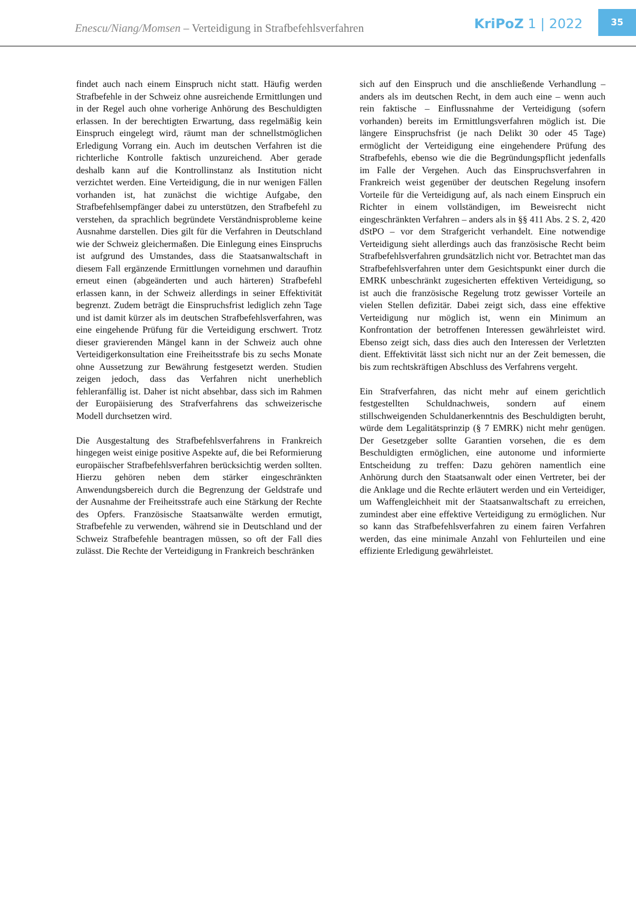Enescu/Niang/Momsen – Verteidigung in Strafbefehlsverfahren
KriPoZ 1 | 2022
35
findet auch nach einem Einspruch nicht statt. Häufig werden Strafbefehle in der Schweiz ohne ausreichende Ermittlungen und in der Regel auch ohne vorherige Anhörung des Beschuldigten erlassen. In der berechtigten Erwartung, dass regelmäßig kein Einspruch eingelegt wird, räumt man der schnellstmöglichen Erledigung Vorrang ein. Auch im deutschen Verfahren ist die richterliche Kontrolle faktisch unzureichend. Aber gerade deshalb kann auf die Kontrollinstanz als Institution nicht verzichtet werden. Eine Verteidigung, die in nur wenigen Fällen vorhanden ist, hat zunächst die wichtige Aufgabe, den Strafbefehlsempfänger dabei zu unterstützen, den Strafbefehl zu verstehen, da sprachlich begründete Verständnisprobleme keine Ausnahme darstellen. Dies gilt für die Verfahren in Deutschland wie der Schweiz gleichermaßen. Die Einlegung eines Einspruchs ist aufgrund des Umstandes, dass die Staatsanwaltschaft in diesem Fall ergänzende Ermittlungen vornehmen und daraufhin erneut einen (abgeänderten und auch härteren) Strafbefehl erlassen kann, in der Schweiz allerdings in seiner Effektivität begrenzt. Zudem beträgt die Einspruchsfrist lediglich zehn Tage und ist damit kürzer als im deutschen Strafbefehlsverfahren, was eine eingehende Prüfung für die Verteidigung erschwert. Trotz dieser gravierenden Mängel kann in der Schweiz auch ohne Verteidigerkonsultation eine Freiheitsstrafe bis zu sechs Monate ohne Aussetzung zur Bewährung festgesetzt werden. Studien zeigen jedoch, dass das Verfahren nicht unerheblich fehleranfällig ist. Daher ist nicht absehbar, dass sich im Rahmen der Europäisierung des Strafverfahrens das schweizerische Modell durchsetzen wird.
Die Ausgestaltung des Strafbefehlsverfahrens in Frankreich hingegen weist einige positive Aspekte auf, die bei Reformierung europäischer Strafbefehlsverfahren berücksichtig werden sollten. Hierzu gehören neben dem stärker eingeschränkten Anwendungsbereich durch die Begrenzung der Geldstrafe und der Ausnahme der Freiheitsstrafe auch eine Stärkung der Rechte des Opfers. Französische Staatsanwälte werden ermutigt, Strafbefehle zu verwenden, während sie in Deutschland und der Schweiz Strafbefehle beantragen müssen, so oft der Fall dies zulässt. Die Rechte der Verteidigung in Frankreich beschränken
sich auf den Einspruch und die anschließende Verhandlung – anders als im deutschen Recht, in dem auch eine – wenn auch rein faktische – Einflussnahme der Verteidigung (sofern vorhanden) bereits im Ermittlungsverfahren möglich ist. Die längere Einspruchsfrist (je nach Delikt 30 oder 45 Tage) ermöglicht der Verteidigung eine eingehendere Prüfung des Strafbefehls, ebenso wie die die Begründungspflicht jedenfalls im Falle der Vergehen. Auch das Einspruchsverfahren in Frankreich weist gegenüber der deutschen Regelung insofern Vorteile für die Verteidigung auf, als nach einem Einspruch ein Richter in einem vollständigen, im Beweisrecht nicht eingeschränkten Verfahren – anders als in §§ 411 Abs. 2 S. 2, 420 dStPO – vor dem Strafgericht verhandelt. Eine notwendige Verteidigung sieht allerdings auch das französische Recht beim Strafbefehlsverfahren grundsätzlich nicht vor. Betrachtet man das Strafbefehlsverfahren unter dem Gesichtspunkt einer durch die EMRK unbeschränkt zugesicherten effektiven Verteidigung, so ist auch die französische Regelung trotz gewisser Vorteile an vielen Stellen defizitär. Dabei zeigt sich, dass eine effektive Verteidigung nur möglich ist, wenn ein Minimum an Konfrontation der betroffenen Interessen gewährleistet wird. Ebenso zeigt sich, dass dies auch den Interessen der Verletzten dient. Effektivität lässt sich nicht nur an der Zeit bemessen, die bis zum rechtskräftigen Abschluss des Verfahrens vergeht.
Ein Strafverfahren, das nicht mehr auf einem gerichtlich festgestellten Schuldnachweis, sondern auf einem stillschweigenden Schuldanerkenntnis des Beschuldigten beruht, würde dem Legalitätsprinzip (§ 7 EMRK) nicht mehr genügen. Der Gesetzgeber sollte Garantien vorsehen, die es dem Beschuldigten ermöglichen, eine autonome und informierte Entscheidung zu treffen: Dazu gehören namentlich eine Anhörung durch den Staatsanwalt oder einen Vertreter, bei der die Anklage und die Rechte erläutert werden und ein Verteidiger, um Waffengleichheit mit der Staatsanwaltschaft zu erreichen, zumindest aber eine effektive Verteidigung zu ermöglichen. Nur so kann das Strafbefehlsverfahren zu einem fairen Verfahren werden, das eine minimale Anzahl von Fehlurteilen und eine effiziente Erledigung gewährleistet.